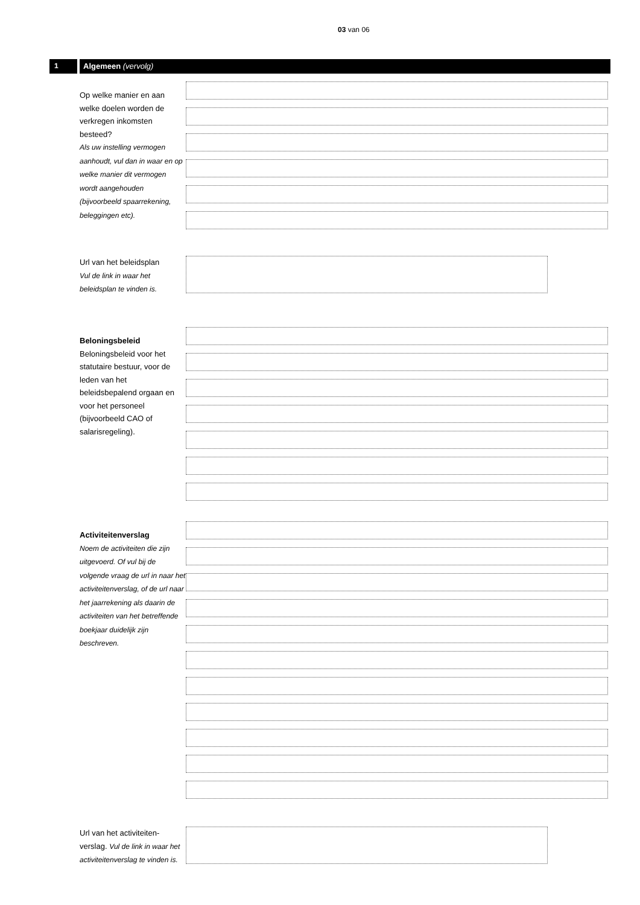03 van 06
1 Algemeen (vervolg)
Op welke manier en aan welke doelen worden de verkregen inkomsten besteed?
Als uw instelling vermogen aanhoudt, vul dan in waar en op welke manier dit vermogen wordt aangehouden (bijvoorbeeld spaarrekening, beleggingen etc).
Url van het beleidsplan
Vul de link in waar het beleidsplan te vinden is.
Beloningsbeleid
Beloningsbeleid voor het statutaire bestuur, voor de leden van het beleidsbepalend orgaan en voor het personeel (bijvoorbeeld CAO of salarisregeling).
Activiteitenverslag
Noem de activiteiten die zijn uitgevoerd. Of vul bij de volgende vraag de url in naar het activiteitenverslag, of de url naar het jaarrekening als daarin de activiteiten van het betreffende boekjaar duidelijk zijn beschreven.
Url van het activiteiten-verslag. Vul de link in waar het activiteitenverslag te vinden is.